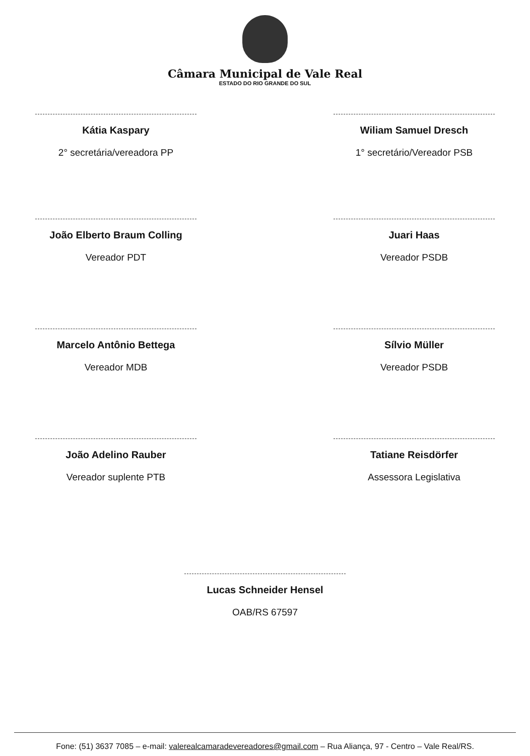Câmara Municipal de Vale Real
ESTADO DO RIO GRANDE DO SUL
Kátia Kaspary
2° secretária/vereadora PP
Wiliam Samuel Dresch
1° secretário/Vereador PSB
João Elberto Braum Colling
Vereador PDT
Juari Haas
Vereador PSDB
Marcelo Antônio Bettega
Vereador MDB
Sílvio Müller
Vereador PSDB
João Adelino Rauber
Vereador suplente PTB
Tatiane Reisdörfer
Assessora Legislativa
Lucas Schneider Hensel
OAB/RS 67597
Fone: (51) 3637 7085 – e-mail: valerealcamaradevereadores@gmail.com – Rua Aliança, 97 - Centro – Vale Real/RS.